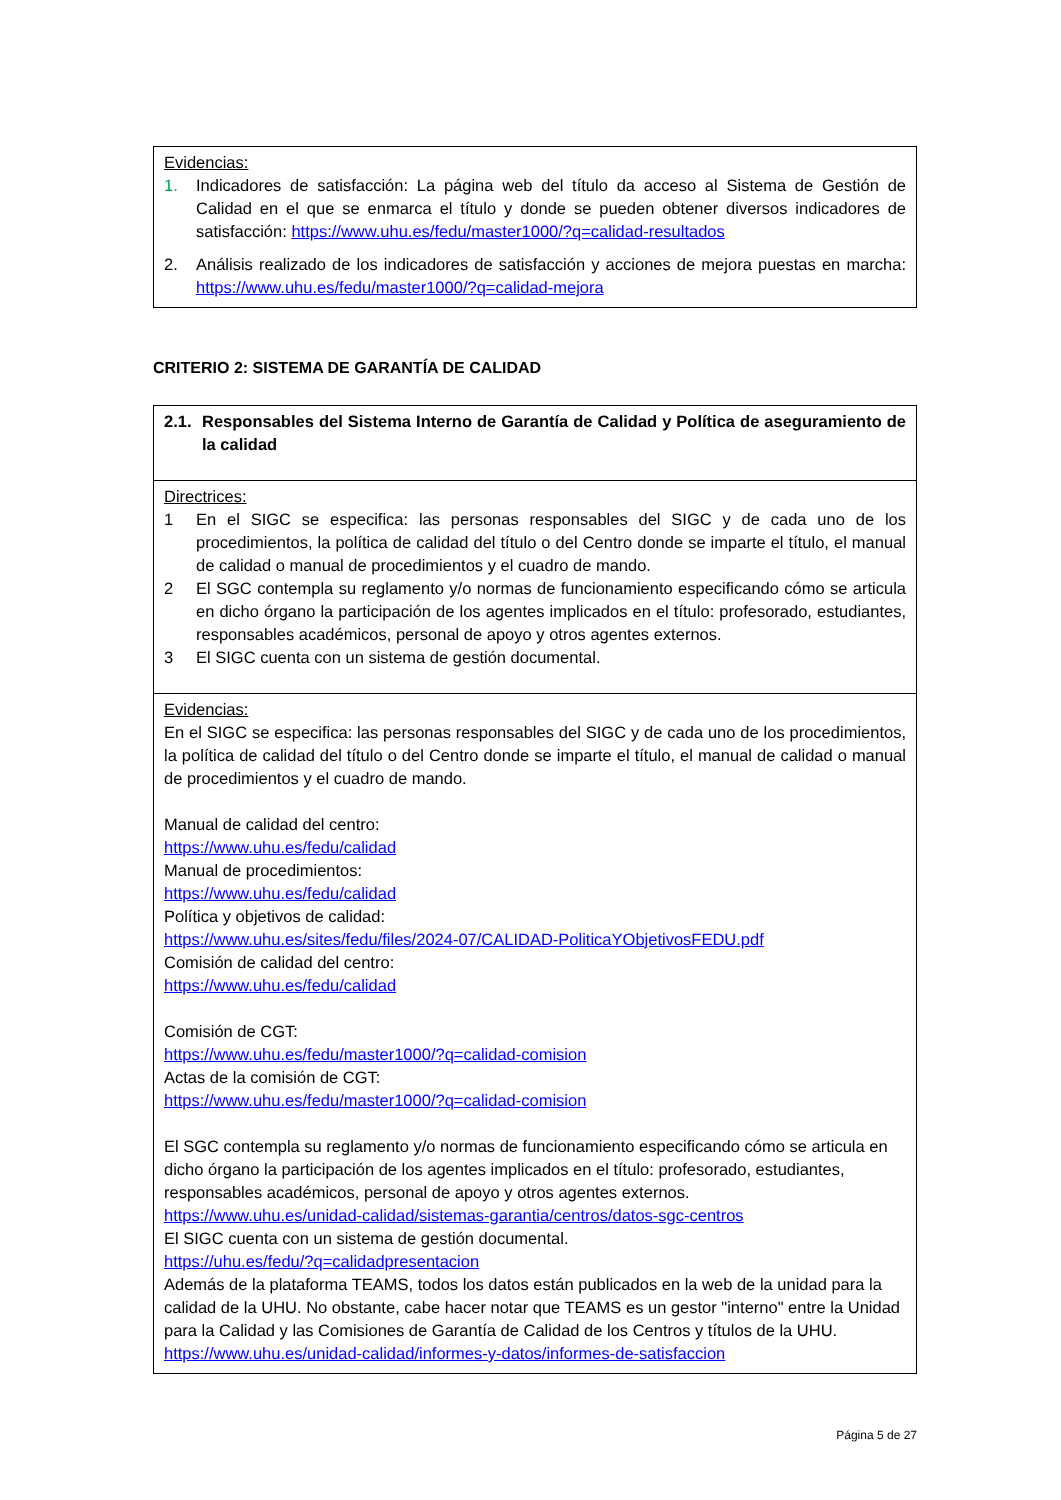| Evidencias: 1. Indicadores de satisfacción: La página web del título da acceso al Sistema de Gestión de Calidad en el que se enmarca el título y donde se pueden obtener diversos indicadores de satisfacción: https://www.uhu.es/fedu/master1000/?q=calidad-resultados 2. Análisis realizado de los indicadores de satisfacción y acciones de mejora puestas en marcha: https://www.uhu.es/fedu/master1000/?q=calidad-mejora |
CRITERIO 2: SISTEMA DE GARANTÍA DE CALIDAD
| 2.1. Responsables del Sistema Interno de Garantía de Calidad y Política de aseguramiento de la calidad |
| Directrices: 1 En el SIGC se especifica: las personas responsables del SIGC y de cada uno de los procedimientos, la política de calidad del título o del Centro donde se imparte el título, el manual de calidad o manual de procedimientos y el cuadro de mando. 2 El SGC contempla su reglamento y/o normas de funcionamiento especificando cómo se articula en dicho órgano la participación de los agentes implicados en el título: profesorado, estudiantes, responsables académicos, personal de apoyo y otros agentes externos. 3 El SIGC cuenta con un sistema de gestión documental. |
| Evidencias: En el SIGC se especifica: las personas responsables del SIGC y de cada uno de los procedimientos, la política de calidad del título o del Centro donde se imparte el título, el manual de calidad o manual de procedimientos y el cuadro de mando. Manual de calidad del centro: https://www.uhu.es/fedu/calidad Manual de procedimientos: https://www.uhu.es/fedu/calidad Política y objetivos de calidad: https://www.uhu.es/sites/fedu/files/2024-07/CALIDAD-PoliticaYObjetivosFEDU.pdf Comisión de calidad del centro: https://www.uhu.es/fedu/calidad Comisión de CGT: https://www.uhu.es/fedu/master1000/?q=calidad-comision Actas de la comisión de CGT: https://www.uhu.es/fedu/master1000/?q=calidad-comision El SGC contempla su reglamento y/o normas de funcionamiento especificando cómo se articula en dicho órgano la participación de los agentes implicados en el título: profesorado, estudiantes, responsables académicos, personal de apoyo y otros agentes externos. https://www.uhu.es/unidad-calidad/sistemas-garantia/centros/datos-sgc-centros El SIGC cuenta con un sistema de gestión documental. https://uhu.es/fedu/?q=calidadpresentacion Además de la plataforma TEAMS, todos los datos están publicados en la web de la unidad para la calidad de la UHU. No obstante, cabe hacer notar que TEAMS es un gestor "interno" entre la Unidad para la Calidad y las Comisiones de Garantía de Calidad de los Centros y títulos de la UHU. https://www.uhu.es/unidad-calidad/informes-y-datos/informes-de-satisfaccion |
Página 5 de 27